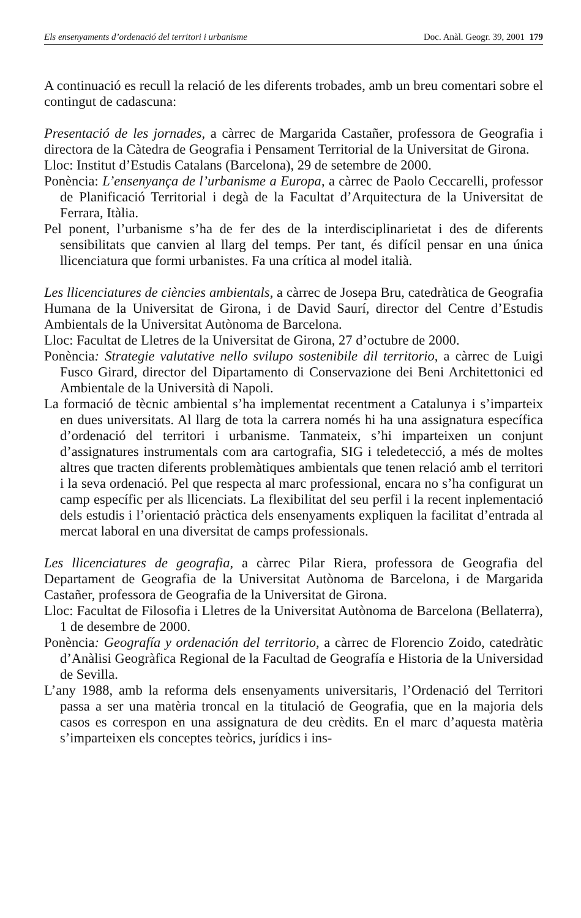Els ensenyaments d’ordenació del territori i urbanisme Doc. Anàl. Geogr. 39, 2001 179
A continuació es recull la relació de les diferents trobades, amb un breu comentari sobre el contingut de cadascuna:
Presentació de les jornades, a càrrec de Margarida Castañer, professora de Geografia i directora de la Càtedra de Geografia i Pensament Territorial de la Universitat de Girona.
Lloc: Institut d’Estudis Catalans (Barcelona), 29 de setembre de 2000.
Ponència: L’ensenyança de l’urbanisme a Europa, a càrrec de Paolo Ceccarelli, professor de Planificació Territorial i degà de la Facultat d’Arquitectura de la Universitat de Ferrara, Itàlia.
Pel ponent, l’urbanisme s’ha de fer des de la interdisciplinarietat i des de diferents sensibilitats que canvien al llarg del temps. Per tant, és difícil pensar en una única llicenciatura que formi urbanistes. Fa una crítica al model italià.
Les llicenciatures de ciències ambientals, a càrrec de Josepa Bru, catedràtica de Geografia Humana de la Universitat de Girona, i de David Saurí, director del Centre d’Estudis Ambientals de la Universitat Autònoma de Barcelona.
Lloc: Facultat de Lletres de la Universitat de Girona, 27 d’octubre de 2000.
Ponència: Strategie valutative nello svilupo sostenibile dil territorio, a càrrec de Luigi Fusco Girard, director del Dipartamento di Conservazione dei Beni Architettonici ed Ambientale de la Università di Napoli.
La formació de tècnic ambiental s’ha implementat recentment a Catalunya i s’imparteix en dues universitats. Al llarg de tota la carrera només hi ha una assignatura específica d’ordenació del territori i urbanisme. Tanmateix, s’hi imparteixen un conjunt d’assignatures instrumentals com ara cartografia, SIG i teledetecció, a més de moltes altres que tracten diferents problemàtiques ambientals que tenen relació amb el territori i la seva ordenació. Pel que respecta al marc professional, encara no s’ha configurat un camp específic per als llicenciats. La flexibilitat del seu perfil i la recent inplementació dels estudis i l’orientació pràctica dels ensenyaments expliquen la facilitat d’entrada al mercat laboral en una diversitat de camps professionals.
Les llicenciatures de geografia, a càrrec Pilar Riera, professora de Geografia del Departament de Geografia de la Universitat Autònoma de Barcelona, i de Margarida Castañer, professora de Geografia de la Universitat de Girona.
Lloc: Facultat de Filosofia i Lletres de la Universitat Autònoma de Barcelona (Bellaterra), 1 de desembre de 2000.
Ponència: Geografía y ordenación del territorio, a càrrec de Florencio Zoido, catedràtic d’Anàlisi Geogràfica Regional de la Facultad de Geografía e Historia de la Universidad de Sevilla.
L’any 1988, amb la reforma dels ensenyaments universitaris, l’Ordenació del Territori passa a ser una matèria troncal en la titulació de Geografia, que en la majoria dels casos es correspon en una assignatura de deu crèdits. En el marc d’aquesta matèria s’imparteixen els conceptes teòrics, jurídics i ins-